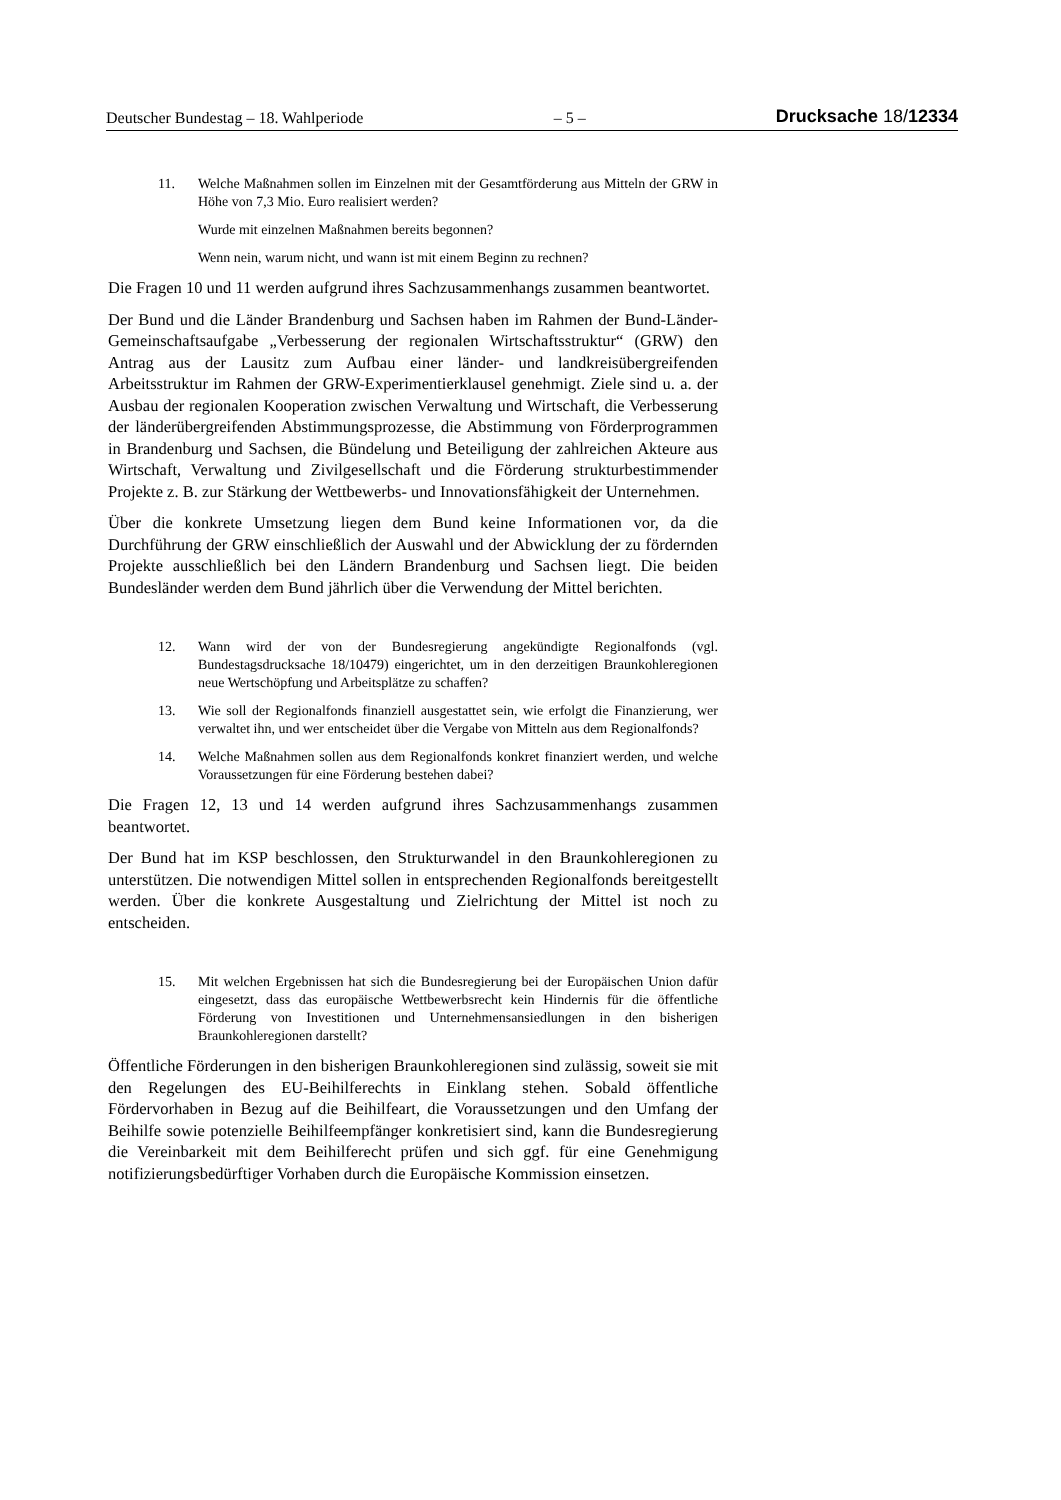Deutscher Bundestag – 18. Wahlperiode – 5 – Drucksache 18/12334
11. Welche Maßnahmen sollen im Einzelnen mit der Gesamtförderung aus Mitteln der GRW in Höhe von 7,3 Mio. Euro realisiert werden?
Wurde mit einzelnen Maßnahmen bereits begonnen?
Wenn nein, warum nicht, und wann ist mit einem Beginn zu rechnen?
Die Fragen 10 und 11 werden aufgrund ihres Sachzusammenhangs zusammen beantwortet.
Der Bund und die Länder Brandenburg und Sachsen haben im Rahmen der Bund-Länder-Gemeinschaftsaufgabe „Verbesserung der regionalen Wirtschaftsstruktur“ (GRW) den Antrag aus der Lausitz zum Aufbau einer länder- und landkreisübergreifenden Arbeitsstruktur im Rahmen der GRW-Experimentierklausel genehmigt. Ziele sind u. a. der Ausbau der regionalen Kooperation zwischen Verwaltung und Wirtschaft, die Verbesserung der länderübergreifenden Abstimmungsprozesse, die Abstimmung von Förderprogrammen in Brandenburg und Sachsen, die Bündelung und Beteiligung der zahlreichen Akteure aus Wirtschaft, Verwaltung und Zivilgesellschaft und die Förderung strukturbestimmender Projekte z. B. zur Stärkung der Wettbewerbs- und Innovationsfähigkeit der Unternehmen.
Über die konkrete Umsetzung liegen dem Bund keine Informationen vor, da die Durchführung der GRW einschließlich der Auswahl und der Abwicklung der zu fördernden Projekte ausschließlich bei den Ländern Brandenburg und Sachsen liegt. Die beiden Bundesländer werden dem Bund jährlich über die Verwendung der Mittel berichten.
12. Wann wird der von der Bundesregierung angekündigte Regionalfonds (vgl. Bundestagsdrucksache 18/10479) eingerichtet, um in den derzeitigen Braunkohleregionen neue Wertschöpfung und Arbeitsplätze zu schaffen?
13. Wie soll der Regionalfonds finanziell ausgestattet sein, wie erfolgt die Finanzierung, wer verwaltet ihn, und wer entscheidet über die Vergabe von Mitteln aus dem Regionalfonds?
14. Welche Maßnahmen sollen aus dem Regionalfonds konkret finanziert werden, und welche Voraussetzungen für eine Förderung bestehen dabei?
Die Fragen 12, 13 und 14 werden aufgrund ihres Sachzusammenhangs zusammen beantwortet.
Der Bund hat im KSP beschlossen, den Strukturwandel in den Braunkohleregionen zu unterstützen. Die notwendigen Mittel sollen in entsprechenden Regionalfonds bereitgestellt werden. Über die konkrete Ausgestaltung und Zielrichtung der Mittel ist noch zu entscheiden.
15. Mit welchen Ergebnissen hat sich die Bundesregierung bei der Europäischen Union dafür eingesetzt, dass das europäische Wettbewerbsrecht kein Hindernis für die öffentliche Förderung von Investitionen und Unternehmensansiedlungen in den bisherigen Braunkohleregionen darstellt?
Öffentliche Förderungen in den bisherigen Braunkohleregionen sind zulässig, soweit sie mit den Regelungen des EU-Beihilferechts in Einklang stehen. Sobald öffentliche Fördervorhaben in Bezug auf die Beihilfeart, die Voraussetzungen und den Umfang der Beihilfe sowie potenzielle Beihilfeempfänger konkretisiert sind, kann die Bundesregierung die Vereinbarkeit mit dem Beihilferecht prüfen und sich ggf. für eine Genehmigung notifizierungsbedürftiger Vorhaben durch die Europäische Kommission einsetzen.